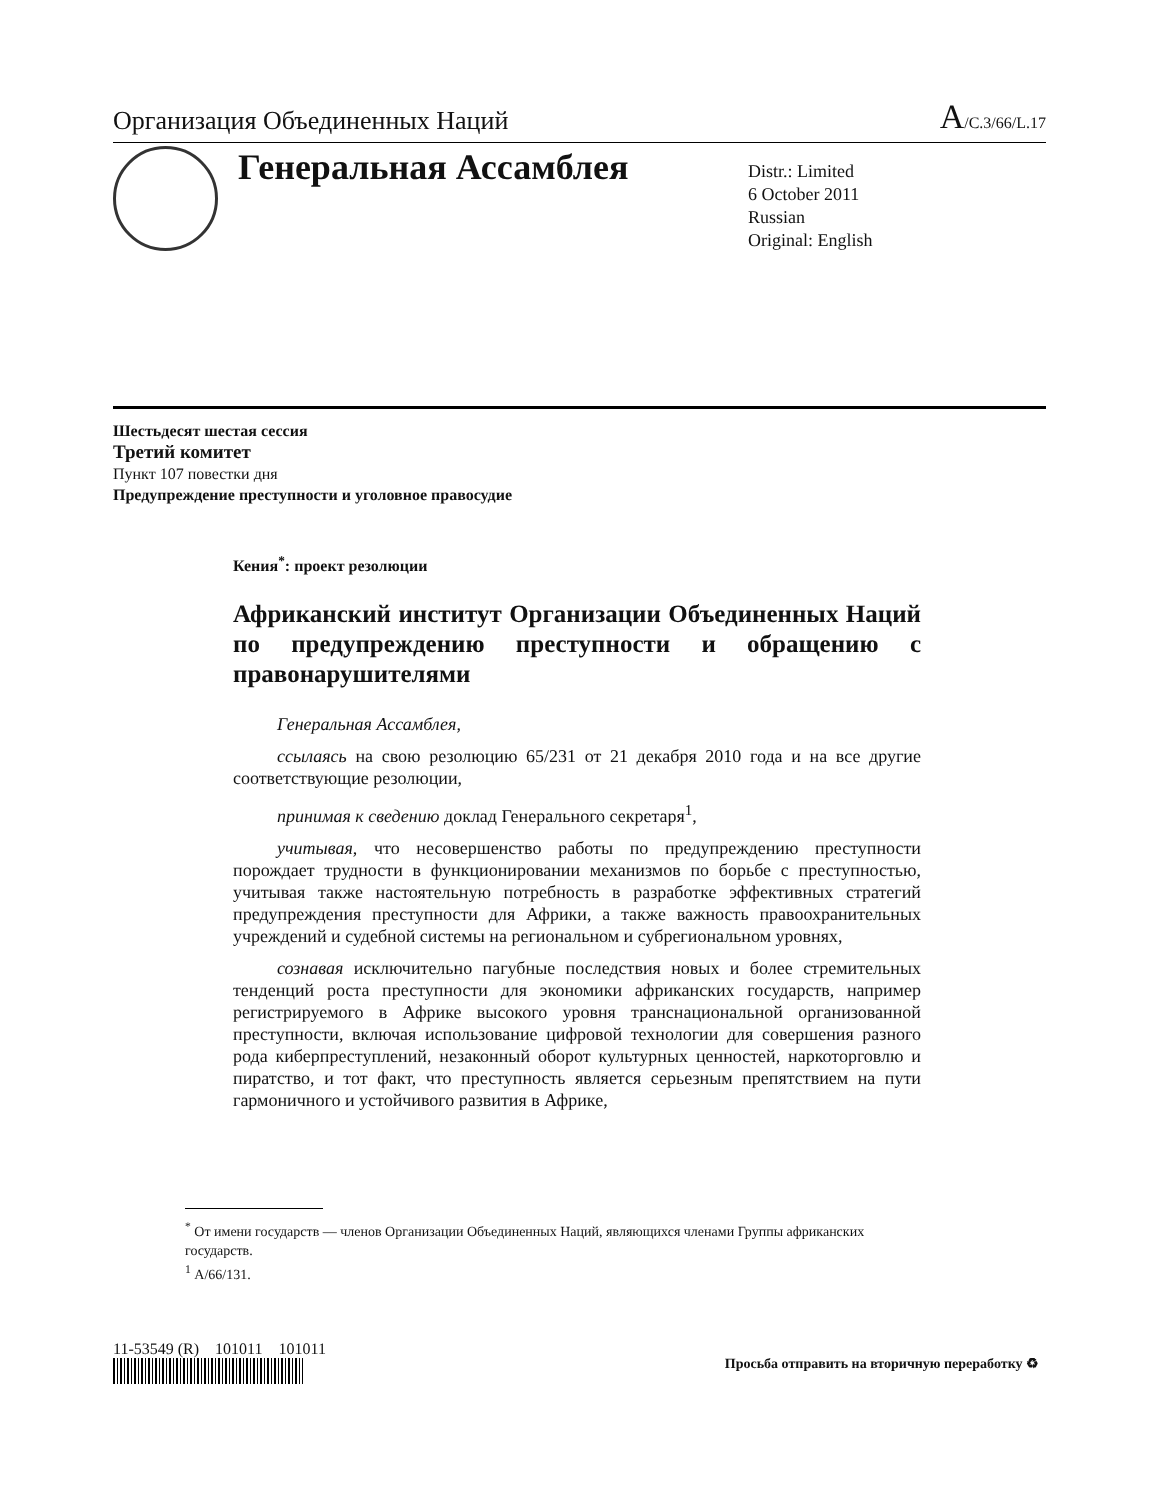Организация Объединенных Наций
A/C.3/66/L.17
Генеральная Ассамблея
Distr.: Limited
6 October 2011
Russian
Original: English
Шестьдесят шестая сессия
Третий комитет
Пункт 107 повестки дня
Предупреждение преступности и уголовное правосудие
Кения<sup>*</sup>: проект резолюции
Африканский институт Организации Объединенных Наций по предупреждению преступности и обращению с правонарушителями
Генеральная Ассамблея,
ссылаясь на свою резолюцию 65/231 от 21 декабря 2010 года и на все другие соответствующие резолюции,
принимая к сведению доклад Генерального секретаря<sup>1</sup>,
учитывая, что несовершенство работы по предупреждению преступности порождает трудности в функционировании механизмов по борьбе с преступностью, учитывая также настоятельную потребность в разработке эффективных стратегий предупреждения преступности для Африки, а также важность правоохранительных учреждений и судебной системы на региональном и субрегиональном уровнях,
сознавая исключительно пагубные последствия новых и более стремительных тенденций роста преступности для экономики африканских государств, например регистрируемого в Африке высокого уровня транснациональной организованной преступности, включая использование цифровой технологии для совершения разного рода киберпреступлений, незаконный оборот культурных ценностей, наркоторговлю и пиратство, и тот факт, что преступность является серьезным препятствием на пути гармоничного и устойчивого развития в Африке,
<sup>*</sup> От имени государств — членов Организации Объединенных Наций, являющихся членами Группы африканских государств.
<sup>1</sup> A/66/131.
11-53549 (R) 101011 101011
Просьба отправить на вторичную переработку ♻